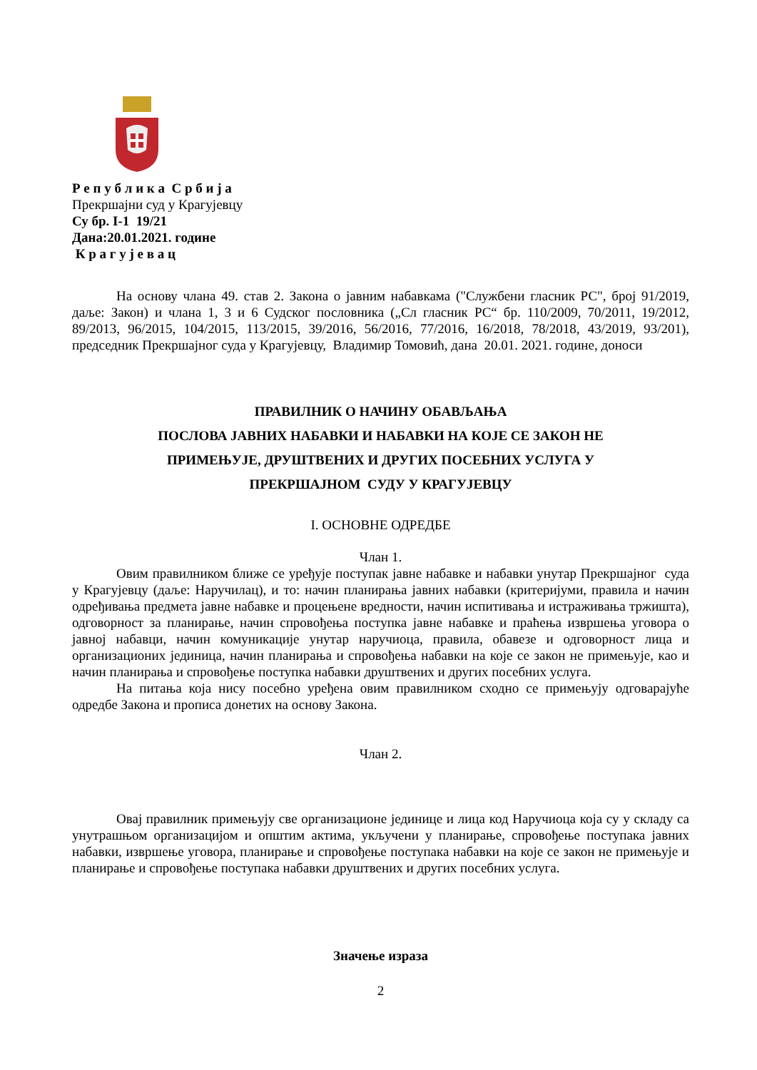Р е п у б л и к а С р б и ј а
Прекршајни суд у Крагујевцу
Су бр. I-1 19/21
Дана:20.01.2021. године
К р а г у ј е в а ц
На основу члана 49. став 2. Закона о јавним набавкама ("Службени гласник РС", број 91/2019, даље: Закон) и члана 1, 3 и 6 Судског пословника („Сл гласник РС“ бр. 110/2009, 70/2011, 19/2012, 89/2013, 96/2015, 104/2015, 113/2015, 39/2016, 56/2016, 77/2016, 16/2018, 78/2018, 43/2019, 93/201), председник Прекршајног суда у Крагујевцу, Владимир Томовић, дана 20.01. 2021. године, доноси
ПРАВИЛНИК О НАЧИНУ ОБАВЉАЊА
ПОСЛОВА ЈАВНИХ НАБАВКИ И НАБАВКИ НА КОЈЕ СЕ ЗАКОН НЕ
ПРИМЕЊУЈЕ, ДРУШТВЕНИХ И ДРУГИХ ПОСЕБНИХ УСЛУГА У
ПРЕКРШАЈНОМ СУДУ У КРАГУЈЕВЦУ
I. ОСНОВНЕ ОДРЕДБЕ
Члан 1.
Овим правилником ближе се уређује поступак јавне набавке и набавки унутар Прекршајног суда у Крагујевцу (даље: Наручилац), и то: начин планирања јавних набавки (критеријуми, правила и начин одређивања предмета јавне набавке и процењене вредности, начин испитивања и истраживања тржишта), одговорност за планирање, начин спровођења поступка јавне набавке и праћења извршења уговора о јавној набавци, начин комуникације унутар наручиоца, правила, обавезе и одговорност лица и организационих јединица, начин планирања и спровођења набавки на које се закон не примењује, као и начин планирања и спровођење поступка набавки друштвених и других посебних услуга.
На питања која нису посебно уређена овим правилником сходно се примењују одговарајуће одредбе Закона и прописа донетих на основу Закона.
Члан 2.
Овај правилник примењују све организационе јединице и лица код Наручиоца која су у складу са унутрашњом организацијом и општим актима, укључени у планирање, спровођење поступака јавних набавки, извршење уговора, планирање и спровођење поступака набавки на које се закон не примењује и планирање и спровођење поступака набавки друштвених и других посебних услуга.
Значење израза
2